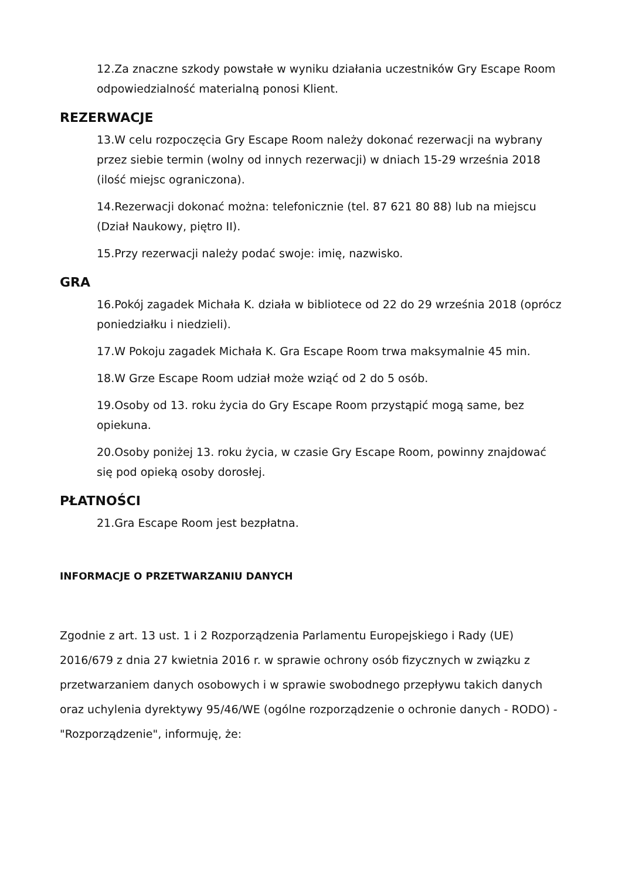12.Za znaczne szkody powstałe w wyniku działania uczestników Gry Escape Room odpowiedzialność materialną ponosi Klient.
REZERWACJE
13.W celu rozpoczęcia Gry Escape Room należy dokonać rezerwacji na wybrany przez siebie termin (wolny od innych rezerwacji) w dniach 15-29 września 2018 (ilość miejsc ograniczona).
14.Rezerwacji dokonać można: telefonicznie (tel. 87 621 80 88) lub na miejscu (Dział Naukowy, piętro II).
15.Przy rezerwacji należy podać swoje: imię, nazwisko.
GRA
16.Pokój zagadek Michała K. działa w bibliotece od 22 do 29 września 2018 (oprócz poniedziałku i niedzieli).
17.W Pokoju zagadek Michała K. Gra Escape Room trwa maksymalnie 45 min.
18.W Grze Escape Room udział może wziąć od 2 do 5 osób.
19.Osoby od 13. roku życia do Gry Escape Room przystąpić mogą same, bez opiekuna.
20.Osoby poniżej 13. roku życia, w czasie Gry Escape Room, powinny znajdować się pod opieką osoby dorosłej.
PŁATNOŚCI
21.Gra Escape Room jest bezpłatna.
INFORMACJE O PRZETWARZANIU DANYCH
Zgodnie z art. 13 ust. 1 i 2 Rozporządzenia Parlamentu Europejskiego i Rady (UE) 2016/679 z dnia 27 kwietnia 2016 r. w sprawie ochrony osób fizycznych w związku z przetwarzaniem danych osobowych i w sprawie swobodnego przepływu takich danych oraz uchylenia dyrektywy 95/46/WE (ogólne rozporządzenie o ochronie danych - RODO) - "Rozporządzenie", informuję, że: